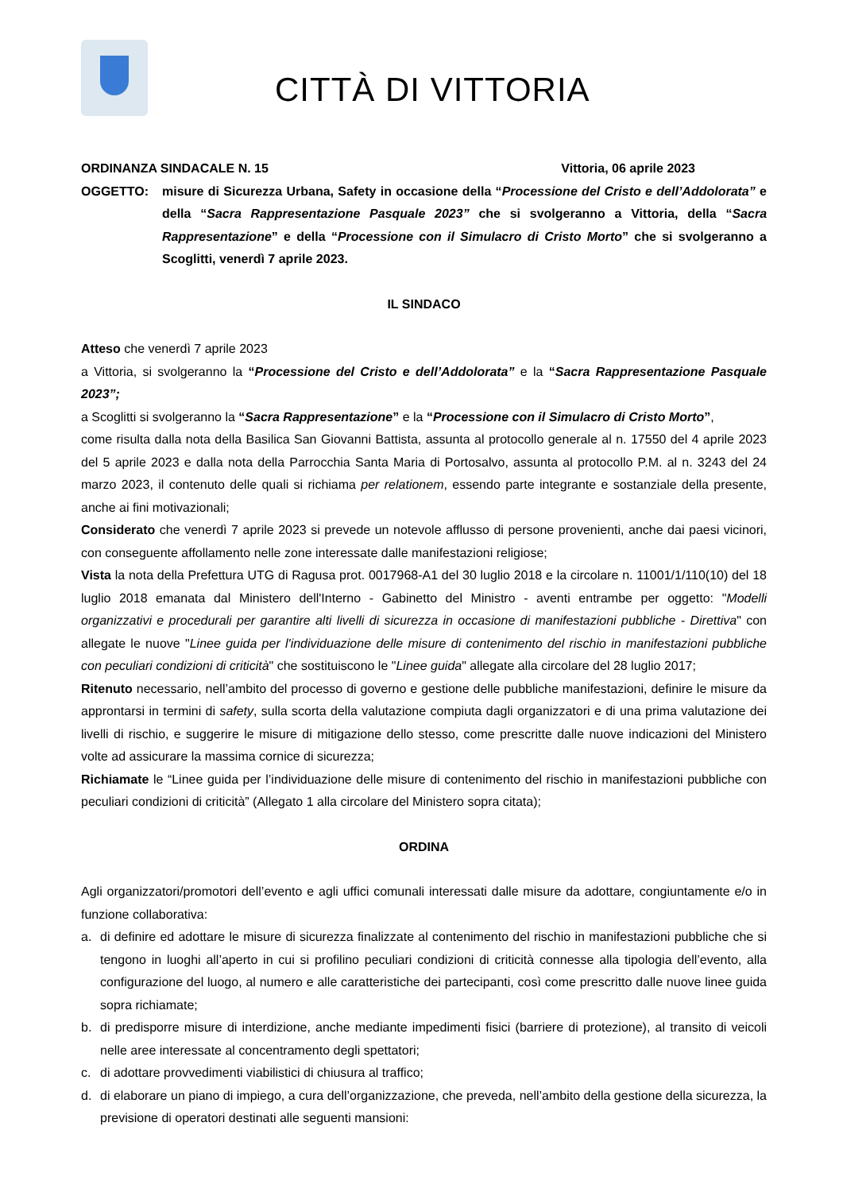CITTÀ DI VITTORIA
ORDINANZA SINDACALE N. 15 Vittoria, 06 aprile 2023
OGGETTO: misure di Sicurezza Urbana, Safety in occasione della “Processione del Cristo e dell’Addolorata” e della “Sacra Rappresentazione Pasquale 2023” che si svolgeranno a Vittoria, della “Sacra Rappresentazione” e della “Processione con il Simulacro di Cristo Morto” che si svolgeranno a Scoglitti, venerdì 7 aprile 2023.
IL SINDACO
Atteso che venerdì 7 aprile 2023
a Vittoria, si svolgeranno la “Processione del Cristo e dell’Addolorata” e la “Sacra Rappresentazione Pasquale 2023”;
a Scoglitti si svolgeranno la “Sacra Rappresentazione” e la “Processione con il Simulacro di Cristo Morto”,
come risulta dalla nota della Basilica San Giovanni Battista, assunta al protocollo generale al n. 17550 del 4 aprile 2023 del 5 aprile 2023 e dalla nota della Parrocchia Santa Maria di Portosalvo, assunta al protocollo P.M. al n. 3243 del 24 marzo 2023, il contenuto delle quali si richiama per relationem, essendo parte integrante e sostanziale della presente, anche ai fini motivazionali;
Considerato che venerdì 7 aprile 2023 si prevede un notevole afflusso di persone provenienti, anche dai paesi vicinori, con conseguente affollamento nelle zone interessate dalle manifestazioni religiose;
Vista la nota della Prefettura UTG di Ragusa prot. 0017968-A1 del 30 luglio 2018 e la circolare n. 11001/1/110(10) del 18 luglio 2018 emanata dal Ministero dell'Interno - Gabinetto del Ministro - aventi entrambe per oggetto: "Modelli organizzativi e procedurali per garantire alti livelli di sicurezza in occasione di manifestazioni pubbliche - Direttiva" con allegate le nuove "Linee guida per l'individuazione delle misure di contenimento del rischio in manifestazioni pubbliche con peculiari condizioni di criticità" che sostituiscono le "Linee guida" allegate alla circolare del 28 luglio 2017;
Ritenuto necessario, nell’ambito del processo di governo e gestione delle pubbliche manifestazioni, definire le misure da approntarsi in termini di safety, sulla scorta della valutazione compiuta dagli organizzatori e di una prima valutazione dei livelli di rischio, e suggerire le misure di mitigazione dello stesso, come prescritte dalle nuove indicazioni del Ministero volte ad assicurare la massima cornice di sicurezza;
Richiamate le “Linee guida per l’individuazione delle misure di contenimento del rischio in manifestazioni pubbliche con peculiari condizioni di criticità” (Allegato 1 alla circolare del Ministero sopra citata);
ORDINA
Agli organizzatori/promotori dell’evento e agli uffici comunali interessati dalle misure da adottare, congiuntamente e/o in funzione collaborativa:
a. di definire ed adottare le misure di sicurezza finalizzate al contenimento del rischio in manifestazioni pubbliche che si tengono in luoghi all’aperto in cui si profilino peculiari condizioni di criticità connesse alla tipologia dell’evento, alla configurazione del luogo, al numero e alle caratteristiche dei partecipanti, così come prescritto dalle nuove linee guida sopra richiamate;
b. di predisporre misure di interdizione, anche mediante impedimenti fisici (barriere di protezione), al transito di veicoli nelle aree interessate al concentramento degli spettatori;
c. di adottare provvedimenti viabilistici di chiusura al traffico;
d. di elaborare un piano di impiego, a cura dell’organizzazione, che preveda, nell’ambito della gestione della sicurezza, la previsione di operatori destinati alle seguenti mansioni: